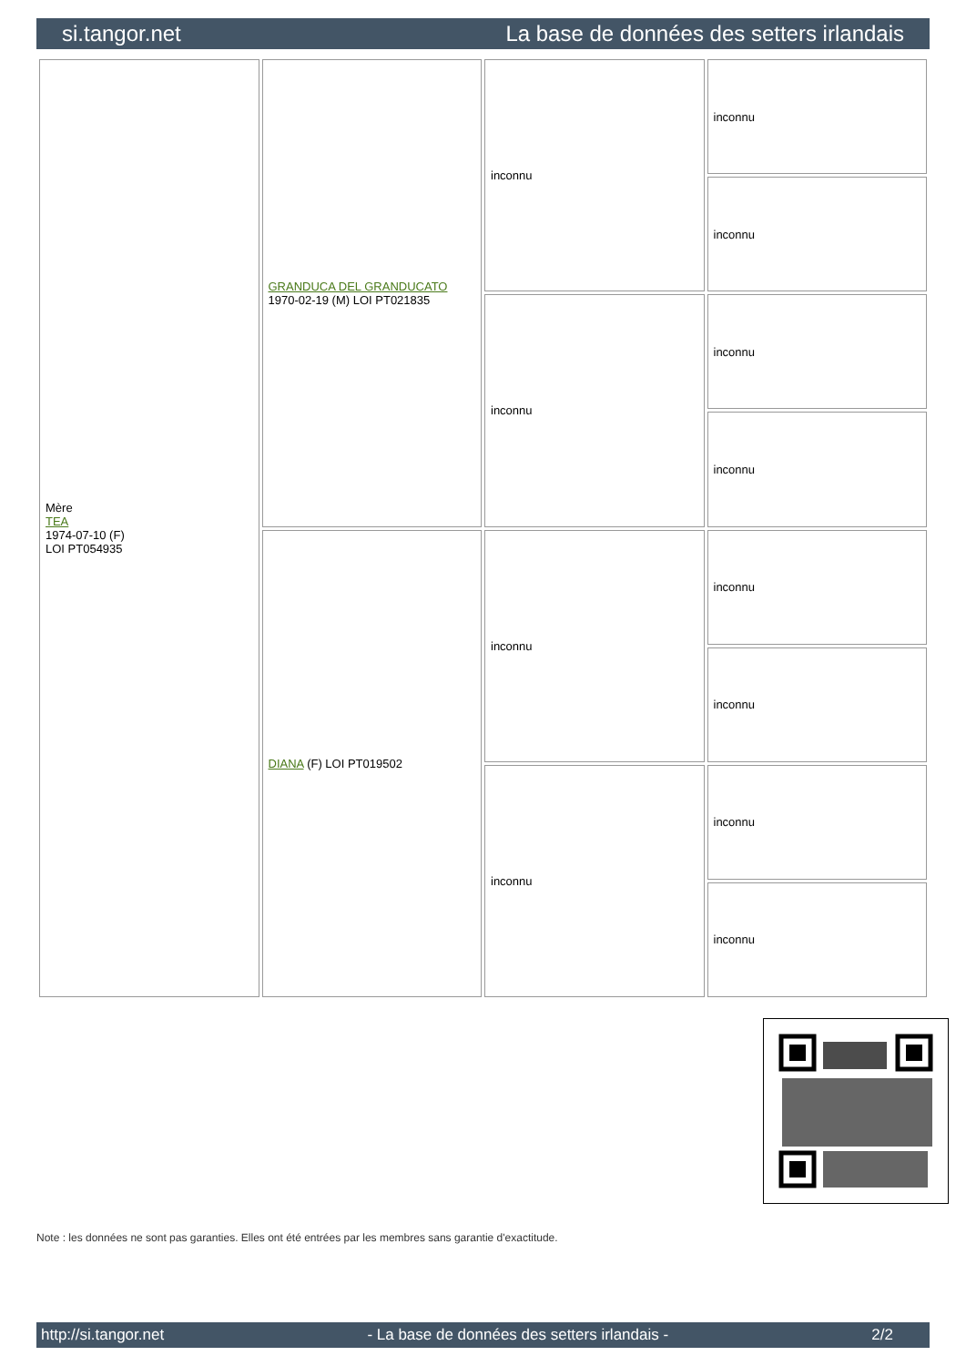si.tangor.net La base de données des setters irlandais
| Mère TEA 1974-07-10 (F) LOI PT054935 | GRANDUCA DEL GRANDUCATO 1970-02-19 (M) LOI PT021835 | inconnu | inconnu |
| | | | inconnu |
| | | inconnu | inconnu |
| | | | inconnu |
| | DIANA (F) LOI PT019502 | inconnu | inconnu |
| | | | inconnu |
| | | inconnu | inconnu |
| | | | inconnu |
Note : les données ne sont pas garanties. Elles ont été entrées par les membres sans garantie d'exactitude.
http://si.tangor.net - La base de données des setters irlandais - 2/2